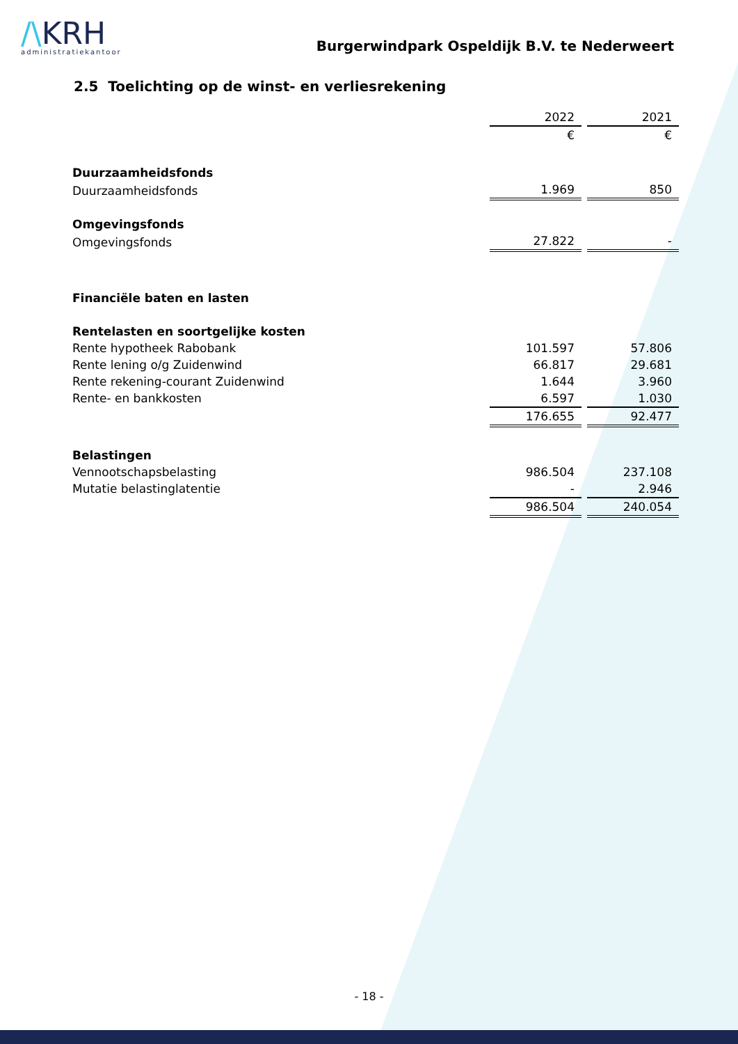/\KRH
administratiekantoor
Burgerwindpark Ospeldijk B.V. te Nederweert
2.5 Toelichting op de winst- en verliesrekening
| | 2022 | | 2021 |
| | € | | € |
| Duurzaamheidsfonds | | | |
| Duurzaamheidsfonds | 1.969 | | 850 |
| Omgevingsfonds | | | |
| Omgevingsfonds | 27.822 | | - |
| Financiële baten en lasten | | | |
| Rentelasten en soortgelijke kosten | | | |
| Rente hypotheek Rabobank | 101.597 | | 57.806 |
| Rente lening o/g Zuidenwind | 66.817 | | 29.681 |
| Rente rekening-courant Zuidenwind | 1.644 | | 3.960 |
| Rente- en bankkosten | 6.597 | | 1.030 |
| | 176.655 | | 92.477 |
| Belastingen | | | |
| Vennootschapsbelasting | 986.504 | | 237.108 |
| Mutatie belastinglatentie | - | | 2.946 |
| | 986.504 | | 240.054 |
- 18 -